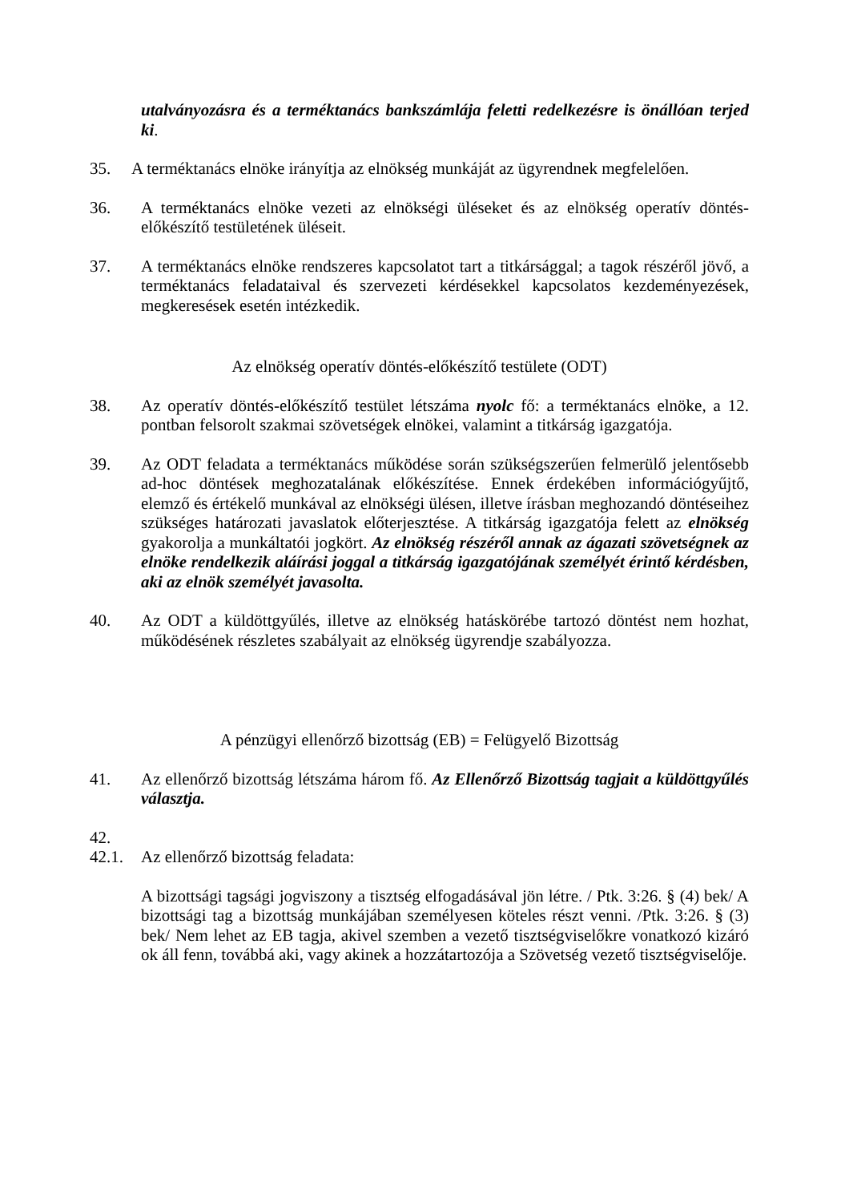utalványozásra és a terméktanács bankszámlája feletti redelkezésre is önállóan terjed ki.
35. A terméktanács elnöke irányítja az elnökség munkáját az ügyrendnek megfelelően.
36. A terméktanács elnöke vezeti az elnökségi üléseket és az elnökség operatív döntés-előkészítő testületének üléseit.
37. A terméktanács elnöke rendszeres kapcsolatot tart a titkársággal; a tagok részéről jövő, a terméktanács feladataival és szervezeti kérdésekkel kapcsolatos kezdeményezések, megkeresések esetén intézkedik.
Az elnökség operatív döntés-előkészítő testülete (ODT)
38. Az operatív döntés-előkészítő testület létszáma nyolc fő: a terméktanács elnöke, a 12. pontban felsorolt szakmai szövetségek elnökei, valamint a titkárság igazgatója.
39. Az ODT feladata a terméktanács működése során szükségszerűen felmerülő jelentősebb ad-hoc döntések meghozatalának előkészítése. Ennek érdekében információgyűjtő, elemző és értékelő munkával az elnökségi ülésen, illetve írásban meghozandó döntéseihez szükséges határozati javaslatok előterjesztése. A titkárság igazgatója felett az elnökség gyakorolja a munkáltatói jogkört. Az elnökség részéről annak az ágazati szövetségnek az elnöke rendelkezik aláírási joggal a titkárság igazgatójának személyét érintő kérdésben, aki az elnök személyét javasolta.
40. Az ODT a küldöttgyűlés, illetve az elnökség hatáskörébe tartozó döntést nem hozhat, működésének részletes szabályait az elnökség ügyrendje szabályozza.
A pénzügyi ellenőrző bizottság (EB) = Felügyelő Bizottság
41. Az ellenőrző bizottság létszáma három fő. Az Ellenőrző Bizottság tagjait a küldöttgyűlés választja.
42.
42.1. Az ellenőrző bizottság feladata:
A bizottsági tagsági jogviszony a tisztség elfogadásával jön létre. / Ptk. 3:26. § (4) bek/ A bizottsági tag a bizottság munkájában személyesen köteles részt venni. /Ptk. 3:26. § (3) bek/ Nem lehet az EB tagja, akivel szemben a vezető tisztségviselőkre vonatkozó kizáró ok áll fenn, továbbá aki, vagy akinek a hozzátartozója a Szövetség vezető tisztségviselője.